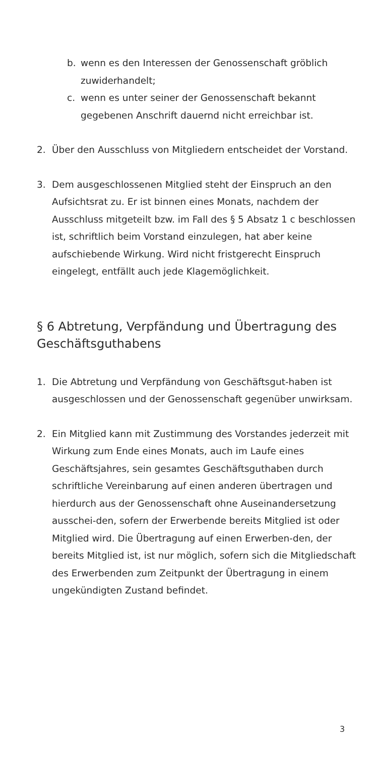b. wenn es den Interessen der Genossenschaft gröblich zuwiderhandelt;
c. wenn es unter seiner der Genossenschaft bekannt gegebenen Anschrift dauernd nicht erreichbar ist.
2. Über den Ausschluss von Mitgliedern entscheidet der Vorstand.
3. Dem ausgeschlossenen Mitglied steht der Einspruch an den Aufsichtsrat zu. Er ist binnen eines Monats, nachdem der Ausschluss mitgeteilt bzw. im Fall des § 5 Absatz 1 c beschlossen ist, schriftlich beim Vorstand einzulegen, hat aber keine aufschiebende Wirkung. Wird nicht fristgerecht Einspruch eingelegt, entfällt auch jede Klagemöglichkeit.
§ 6 Abtretung, Verpfändung und Übertragung des Geschäftsguthabens
1. Die Abtretung und Verpfändung von Geschäftsgut-haben ist ausgeschlossen und der Genossenschaft gegenüber unwirksam.
2. Ein Mitglied kann mit Zustimmung des Vorstandes jederzeit mit Wirkung zum Ende eines Monats, auch im Laufe eines Geschäftsjahres, sein gesamtes Geschäftsguthaben durch schriftliche Vereinbarung auf einen anderen übertragen und hierdurch aus der Genossenschaft ohne Auseinandersetzung ausschei-den, sofern der Erwerbende bereits Mitglied ist oder Mitglied wird. Die Übertragung auf einen Erwerben-den, der bereits Mitglied ist, ist nur möglich, sofern sich die Mitgliedschaft des Erwerbenden zum Zeitpunkt der Übertragung in einem ungekündigten Zustand befindet.
3